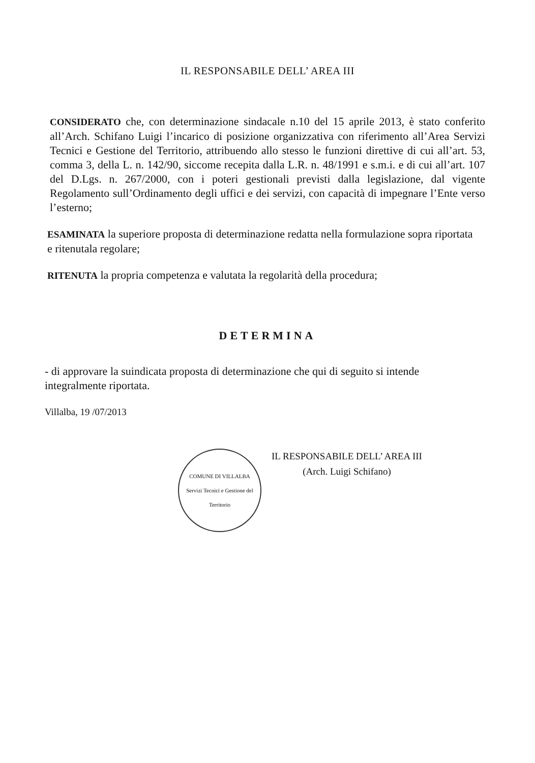IL RESPONSABILE DELL’ AREA III
CONSIDERATO che, con determinazione sindacale n.10 del 15 aprile 2013, è stato conferito all’Arch. Schifano Luigi l’incarico di posizione organizzativa con riferimento all’Area Servizi Tecnici e Gestione del Territorio, attribuendo allo stesso le funzioni direttive di cui all’art. 53, comma 3, della L. n. 142/90, siccome recepita dalla L.R. n. 48/1991 e s.m.i. e di cui all’art. 107 del D.Lgs. n. 267/2000, con i poteri gestionali previsti dalla legislazione, dal vigente Regolamento sull’Ordinamento degli uffici e dei servizi, con capacità di impegnare l’Ente verso l’esterno;
ESAMINATA la superiore proposta di determinazione redatta nella formulazione sopra riportata e ritenutala regolare;
RITENUTA la propria competenza e valutata la regolarità della procedura;
DETERMINA
- di approvare la suindicata proposta di determinazione che qui di seguito si intende integralmente riportata.
Villalba, 19 /07/2013
COMUNE DI VILLALBA
Servizi Tecnici e Gestione del Territorio
IL RESPONSABILE DELL’ AREA III
(Arch. Luigi Schifano)